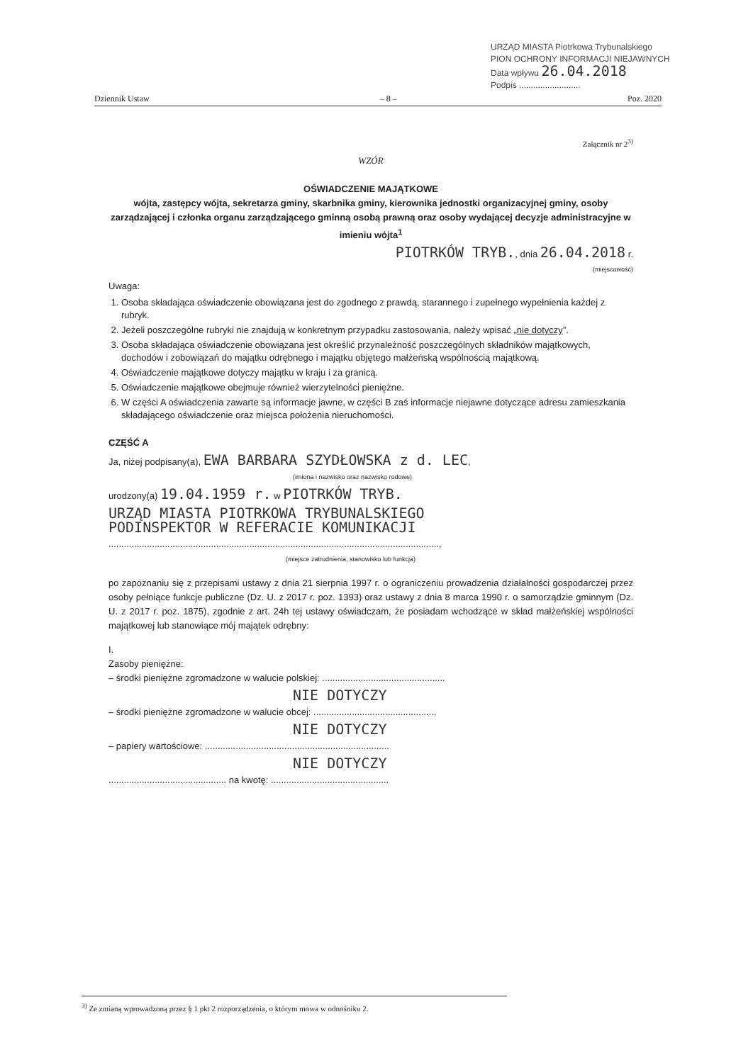URZĄD MIASTA Piotrkowa Trybunalskiego
PION OCHRONY INFORMACJI NIEJAWNYCH
Data wpływu 26.04.2018
Podpis ..........................
Dziennik Ustaw – 8 – Poz. 2020
Załącznik nr 2<sup>3)</sup>
WZÓR
OŚWIADCZENIE MAJĄTKOWE
wójta, zastępcy wójta, sekretarza gminy, skarbnika gminy, kierownika jednostki organizacyjnej gminy, osoby zarządzającej i członka organu zarządzającego gminną osobą prawną oraz osoby wydającej decyzje administracyjne w imieniu wójta<sup>1</sup>
PIOTRKÓW TRYB., dnia 26.04.2018 r.
(miejscowość)
Uwaga:
1. Osoba składająca oświadczenie obowiązana jest do zgodnego z prawdą, starannego i zupełnego wypełnienia każdej z rubryk.
2. Jeżeli poszczególne rubryki nie znajdują w konkretnym przypadku zastosowania, należy wpisać „nie dotyczy”.
3. Osoba składająca oświadczenie obowiązana jest określić przynależność poszczególnych składników majątkowych, dochodów i zobowiązań do majątku odrębnego i majątku objętego małżeńską wspólnością majątkową.
4. Oświadczenie majątkowe dotyczy majątku w kraju i za granicą.
5. Oświadczenie majątkowe obejmuje również wierzytelności pieniężne.
6. W części A oświadczenia zawarte są informacje jawne, w części B zaś informacje niejawne dotyczące adresu zamieszkania składającego oświadczenie oraz miejsca położenia nieruchomości.
CZĘŚĆ A
Ja, niżej podpisany(a), EWA BARBARA SZYDŁOWSKA z d. LEC,
(imiona i nazwisko oraz nazwisko rodowe)
urodzony(a) 19.04.1959 r. w PIOTRKÓW TRYB.
URZĄD MIASTA PIOTRKOWA TRYBUNALSKIEGO
PODINSPEKTOR W REFERACIE KOMUNIKACJI
.................................................................................................................................,
(miejsce zatrudnienia, stanowisko lub funkcja)
po zapoznaniu się z przepisami ustawy z dnia 21 sierpnia 1997 r. o ograniczeniu prowadzenia działalności gospodarczej przez osoby pełniące funkcje publiczne (Dz. U. z 2017 r. poz. 1393) oraz ustawy z dnia 8 marca 1990 r. o samorządzie gminnym (Dz. U. z 2017 r. poz. 1875), zgodnie z art. 24h tej ustawy oświadczam, że posiadam wchodzące w skład małżeńskiej wspólności majątkowej lub stanowiące mój majątek odrębny:
I.
Zasoby pieniężne:
– środki pieniężne zgromadzone w walucie polskiej: ................................................
NIE DOTYCZY
– środki pieniężne zgromadzone w walucie obcej: ................................................
NIE DOTYCZY
– papiery wartościowe: ........................................................................
NIE DOTYCZY
.............................................. na kwotę: ..............................................
<sup>3)</sup> Ze zmianą wprowadzoną przez § 1 pkt 2 rozporządzenia, o którym mowa w odnośniku 2.